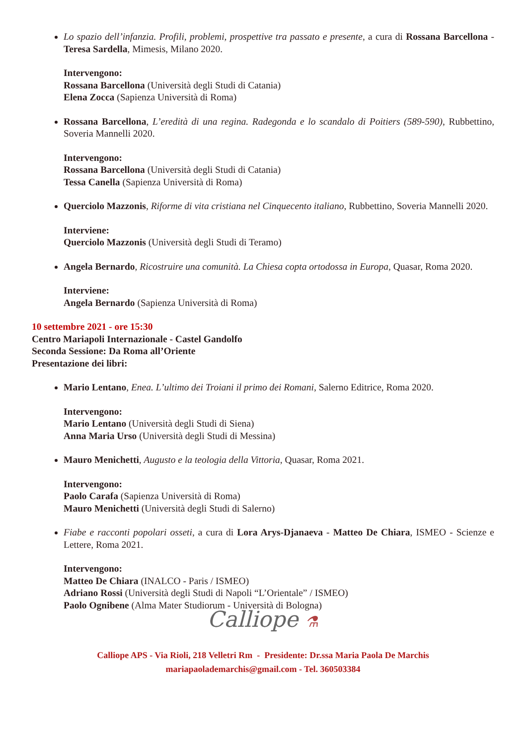Lo spazio dell’infanzia. Profili, problemi, prospettive tra passato e presente, a cura di Rossana Barcellona - Teresa Sardella, Mimesis, Milano 2020.
Intervengono:
Rossana Barcellona (Università degli Studi di Catania)
Elena Zocca (Sapienza Università di Roma)
Rossana Barcellona, L’eredità di una regina. Radegonda e lo scandalo di Poitiers (589-590), Rubbettino, Soveria Mannelli 2020.
Intervengono:
Rossana Barcellona (Università degli Studi di Catania)
Tessa Canella (Sapienza Università di Roma)
Querciolo Mazzonis, Riforme di vita cristiana nel Cinquecento italiano, Rubbettino, Soveria Mannelli 2020.
Interviene:
Querciolo Mazzonis (Università degli Studi di Teramo)
Angela Bernardo, Ricostruire una comunità. La Chiesa copta ortodossa in Europa, Quasar, Roma 2020.
Interviene:
Angela Bernardo (Sapienza Università di Roma)
10 settembre 2021 - ore 15:30
Centro Mariapoli Internazionale - Castel Gandolfo
Seconda Sessione: Da Roma all’Oriente
Presentazione dei libri:
Mario Lentano, Enea. L’ultimo dei Troiani il primo dei Romani, Salerno Editrice, Roma 2020.
Intervengono:
Mario Lentano (Università degli Studi di Siena)
Anna Maria Urso (Università degli Studi di Messina)
Mauro Menichetti, Augusto e la teologia della Vittoria, Quasar, Roma 2021.
Intervengono:
Paolo Carafa (Sapienza Università di Roma)
Mauro Menichetti (Università degli Studi di Salerno)
Fiabe e racconti popolari osseti, a cura di Lora Arys-Djanaeva - Matteo De Chiara, ISMEO - Scienze e Lettere, Roma 2021.
Intervengono:
Matteo De Chiara (INALCO - Paris / ISMEO)
Adriano Rossi (Università degli Studi di Napoli “L’Orientale” / ISMEO)
Paolo Ognibene (Alma Mater Studiorum - Università di Bologna)
Calliope ⚗
Calliope APS - Via Rioli, 218 Velletri Rm - Presidente: Dr.ssa Maria Paola De Marchis
mariapaolademarchis@gmail.com - Tel. 360503384